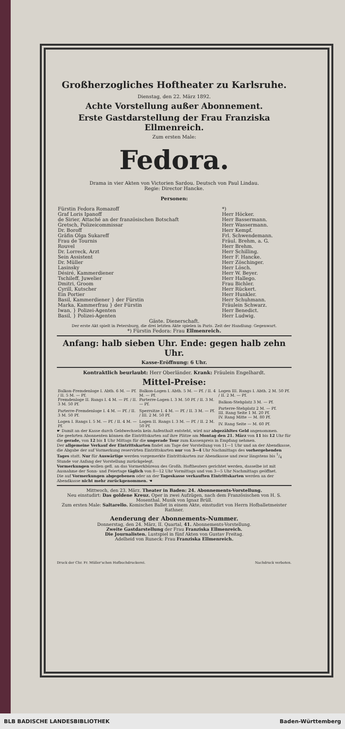Großherzogliches Hoftheater zu Karlsruhe.
Dienstag, den 22. März 1892.
Achte Vorstellung außer Abonnement.
Erste Gastdarstellung der Frau Franziska Ellmenreich.
Zum ersten Male:
Fedora.
Drama in vier Akten von Victorien Sardou. Deutsch von Paul Lindau.
Regie: Director Hancke.
Personen:
| Fürstin Fedora Romazoff | *) |
| Graf Loris Ipanoff | Herr Höcker. |
| de Sirier, Attaché an der französischen Botschaft | Herr Bassermann. |
| Gretsch, Polizeicommissar | Herr Wassermann. |
| Dr. Boroff | Herr Kempf. |
| Gräfin Olga Sukareff | Frl. Schwendemann. |
| Frau de Tournis | Fräul. Brehm, a. G. |
| Rouvel | Herr Brehm. |
| Dr. Lorreck, Arzt | Herr Schilling. |
| Sein Assistent | Herr F. Hancke. |
| Dr. Müller | Herr Zöschinger. |
| Lasinsky | Herr Lösch. |
| Désiré, Kammerdiener | Herr W. Beyer. |
| Tschileff, Juwelier | Herr Hallego. |
| Dmitri, Groom | Frau Bichler. |
| Cyrill, Kutscher | Herr Rückert. |
| Ein Portier | Herr Hunkler. |
| Basil, Kammerdiener } der Fürstin | Herr Schuhmann. |
| Marka, Kammerfrau } der Fürstin | Fräulein Schwarz. |
| Iwan, } Polizei-Agenten | Herr Benedict. |
| Basil, } Polizei-Agenten | Herr Ludwig. |
Gäste. Dienerschaft.
Der erste Akt spielt in Petersburg, die drei letzten Akte spielen in Paris. Zeit der Handlung: Gegenwart.
*) Fürstin Fedora: Frau Ellmenreich.
Anfang: halb sieben Uhr. Ende: gegen halb zehn Uhr.
Kasse-Eröffnung: 6 Uhr.
Kontraktlich beurlaubt: Herr Oberländer. Krank: Fräulein Engelhardt.
Mittel-Preise:
| Balkon-Fremdenloge I. Abth. 6 M. — Pf. / II. 5 M. — Pf. | Balkon-Logen I. Abth. 5 M. — Pf. / II. 4 M. — Pf. | Logen III. Rangs I. Abth. 2 M. 50 Pf. / II. 2 M. — Pf. |
| Fremdenloge II. Rangs I. 4 M. — Pf. / II. 3 M. 50 Pf. | Parterre-Logen I. 3 M. 50 Pf. / II. 3 M. — Pf. | Balkon-Stehplatz 3 M. — Pf. |
| Parterre-Fremdenloge I. 4 M. — Pf. / II. 3 M. 50 Pf. | Sperrsitze I. 4 M. — Pf. / II. 3 M. — Pf. / III. 2 M. 50 Pf. | Parterre-Stehplatz 2 M. — Pf. III. Rang Seite 1 M. 20 Pf. IV. Rang Mitte — M. 80 Pf. |
| Logen I. Rangs I. 5 M. — Pf. / II. 4 M. — Pf. | Logen II. Rangs I. 3 M. — Pf. / II. 2 M. 50 Pf. | IV. Rang Seite — M. 60 Pf. |
☛ Damit an der Kasse durch Geldwechseln kein Aufenthalt entsteht, wird nur abgezähltes Geld angenommen.
Die geehrten Abonnenten können die Eintrittskarten auf ihre Plätze am Montag den 21. März von 11 bis 12 Uhr für die gerade, von 12 bis 1 Uhr Mittags für die ungerade Tour zum Kassenpreis in Empfang nehmen.
Der allgemeine Verkauf der Eintrittskarten findet am Tage der Vorstellung von 11—1 Uhr und an der Abendkasse, die Abgabe der auf Vormerkung reservirten Eintrittskarten nur von 3—4 Uhr Nachmittags des vorhergehenden Tages statt. Nur für Auswärtige werden vorgemerkte Eintrittskarten zur Abendkasse und zwar längstens bis 1/4 Stunde vor Anfang der Vorstellung zurückgelegt.
Vormerkungen wollen gefl. an das Vormerkbüreau des Großh. Hoftheaters gerichtet werden, dasselbe ist mit Ausnahme der Sonn- und Feiertage täglich von 8—12 Uhr Vormittags und von 3—5 Uhr Nachmittags geöffnet.
Die auf Vormerkungen abgegebenen oder an der Tageskasse verkauften Eintrittskarten werden an der Abendkasse nicht mehr zurückgenommen. ☚
Mittwoch, den 23. März. Theater in Baden: 24. Abonnements-Vorstellung.
Neu einstudirt: Das goldene Kreuz. Oper in zwei Aufzügen, nach dem Französischen von H. S. Mosenthal. Musik von Ignaz Brüll.
Zum ersten Male: Saltarello. Komisches Ballet in einem Akte, einstudirt von Herrn Hofballetmeister Rathner.
Aenderung der Abonnements-Nummer.
Donnerstag, den 24. März, II. Quartal, 41. Abonnements-Vorstellung.
Zweite Gastdarstellung der Frau Franziska Ellmenreich.
Die Journalisten. Lustspiel in fünf Akten von Gustav Freitag.
Adelheid von Runeck: Frau Franziska Ellmenreich.
Druck der Chr. Fr. Müller'schen Hofbuchdruckerei. Nachdruck verboten.
BLB BADISCHE LANDESBIBLIOTHEK Baden-Württemberg